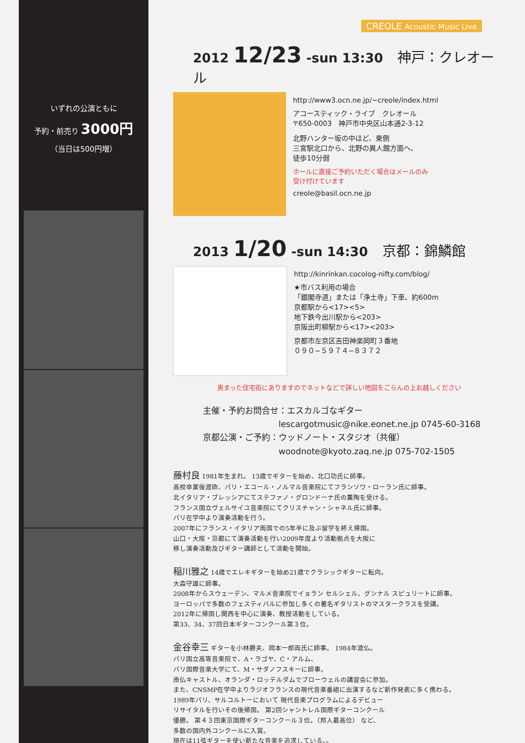いずれの公演ともに
予約・前売り 3000円
（当日は500円増）
CREOLE Acoustic Music Live
2012 12/23 -sun 13:30 神戸：クレオール
http://www3.ocn.ne.jp/~creole/index.html
アコースティック・ライブ　クレオール
〒650-0003　神戸市中央区山本通2-3-12
北野ハンター坂の中ほど、東側
三宮駅北口から、北野の異人館方面へ、
徒歩10分弱
ホールに直接ご予約いただく場合はメールのみ
受け付けています
creole@basil.ocn.ne.jp
2013 1/20 -sun 14:30 京都：錦鱗館
http://kinrinkan.cocolog-nifty.com/blog/
★市バス利用の場合
「銀閣寺道」または「浄土寺」下車、約600m
京都駅から<17><5>
地下鉄今出川駅から<203>
京阪出町柳駅から<17><203>
京都市左京区吉田神楽岡町３番地
０９０−５９７４−８３７２
奥まった住宅街にありますのでネットなどで詳しい地図をごらんの上お越しください
主催・予約お問合せ：エスカルゴなギター
　　　　　　　　　lescargotmusic@nike.eonet.ne.jp 0745-60-3168
京都公演・ご予約：ウッドノート・スタジオ（共催）
　　　　　　　　　woodnote@kyoto.zaq.ne.jp 075-702-1505
藤村良
1981年生まれ。 13歳でギターを始め、北口功氏に師事。
高校卒業後渡欧、パリ・エコール・ノルマル音楽院にてフランソワ・ローラン氏に師事。
北イタリア・ブレッシアにてステファノ・グロンドーナ氏の薫陶を受ける。
フランス国立ヴェルサイユ音楽院にてクリスチャン・シャネル氏に師事。
パリ在学中より演奏活動を行う。
2007年にフランス・イタリア両国での5年半に及ぶ留学を終え帰国。
山口・大阪・京都にて演奏活動を行い2009年度より活動拠点を大阪に
移し演奏活動及びギター講師として活動を開始。
稲川雅之
14歳でエレキギターを始め21歳でクラシックギターに転向。
大森守雄に師事。
2008年からスウェーデン、マルメ音楽院でイョラン セルシェル、グンナル スピュリートに師事。
ヨーロッパで多数のフェスティバルに参加し多くの著名ギタリストのマスタークラスを受講。
2012年に帰国し関西を中心に演奏、教授活動をしている。
第33、34、37回日本ギターコンクール第３位。
金谷幸三
ギターを小林勝夫、岡本一郎両氏に師事。 1984年渡仏。
パリ国立高等音楽院で、A・ラゴヤ、C・アルム、
パリ国際音楽大学にて、M・サダノフスキーに師事。
南仏キャストル、オランダ・ロッテルダムでブローウェルの講習会に参加。
また、CNSMP在学中よりラジオフランスの現代音楽番組に出演するなど新作発表に多く携わる。
1989年パリ、サルコルトーにおいて 現代音楽プログラムによるデビュー
リサイタルを行いその後帰国。 第2回シャントレル国際ギターコンクール
優勝。 第４３回東京国際ギターコンクール３位。（邦人最高位） など、
多数の国内外コンクールに入賞。
現在は11弦ギターを使い新たな音楽を追求している。。